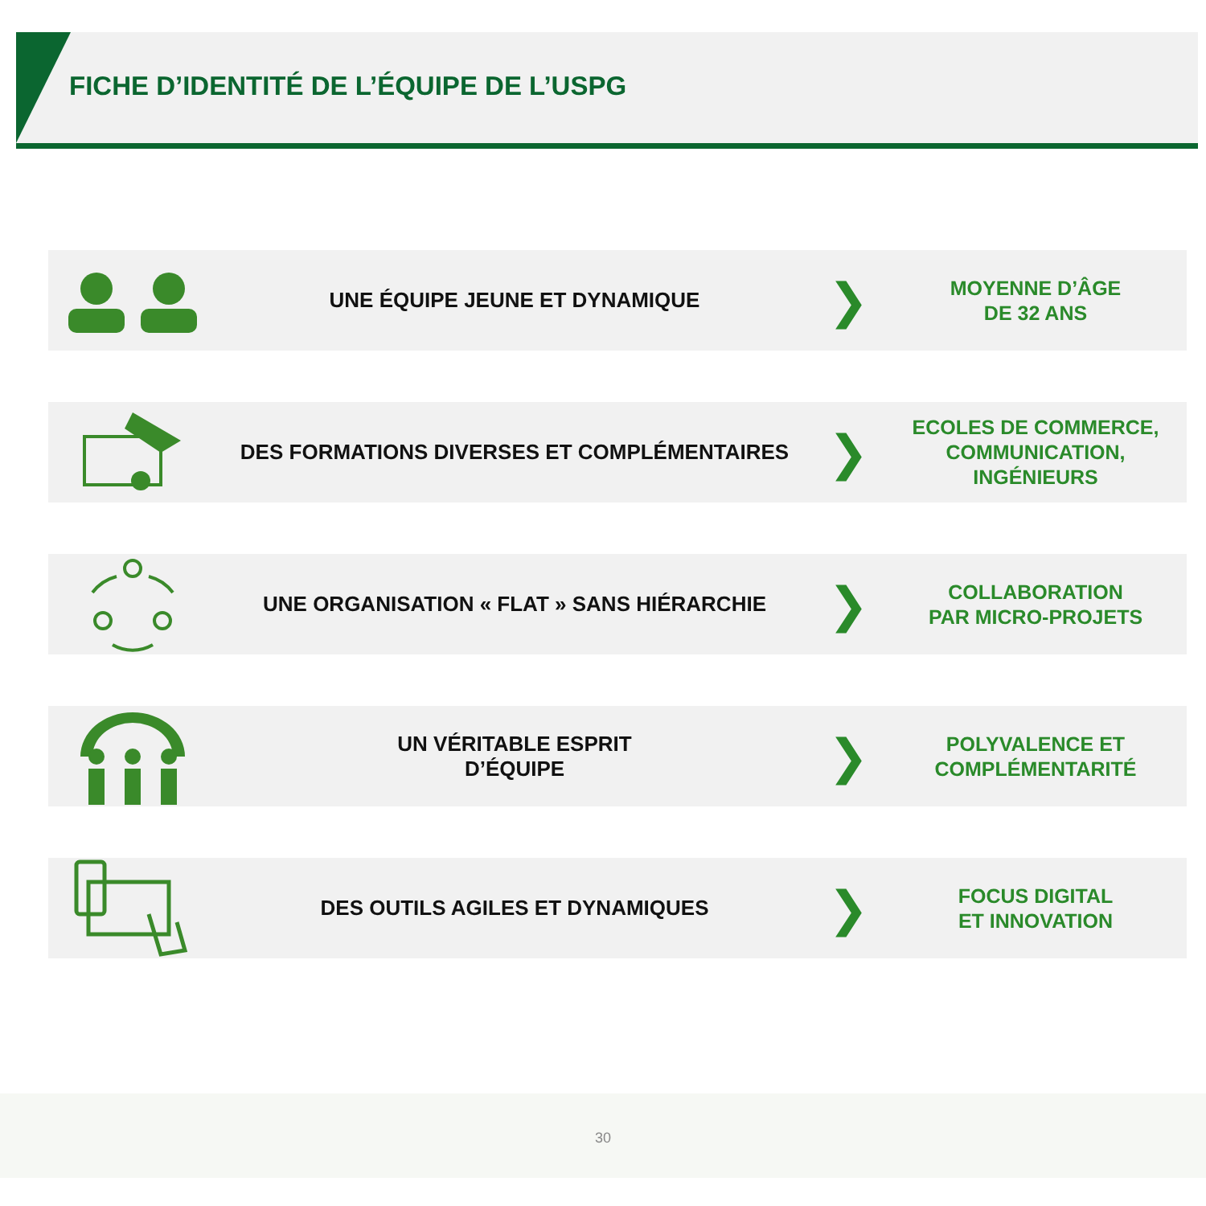FICHE D’IDENTITÉ DE L’ÉQUIPE DE L’USPG
UNE ÉQUIPE JEUNE ET DYNAMIQUE
❯
MOYENNE D’ÂGE
DE 32 ANS
DES FORMATIONS DIVERSES ET COMPLÉMENTAIRES
❯
ECOLES DE COMMERCE,
COMMUNICATION,
INGÉNIEURS
UNE ORGANISATION « FLAT » SANS HIÉRARCHIE
❯
COLLABORATION
PAR MICRO-PROJETS
UN VÉRITABLE ESPRIT
D’ÉQUIPE
❯
POLYVALENCE ET
COMPLÉMENTARITÉ
DES OUTILS AGILES ET DYNAMIQUES
❯
FOCUS DIGITAL
ET INNOVATION
30